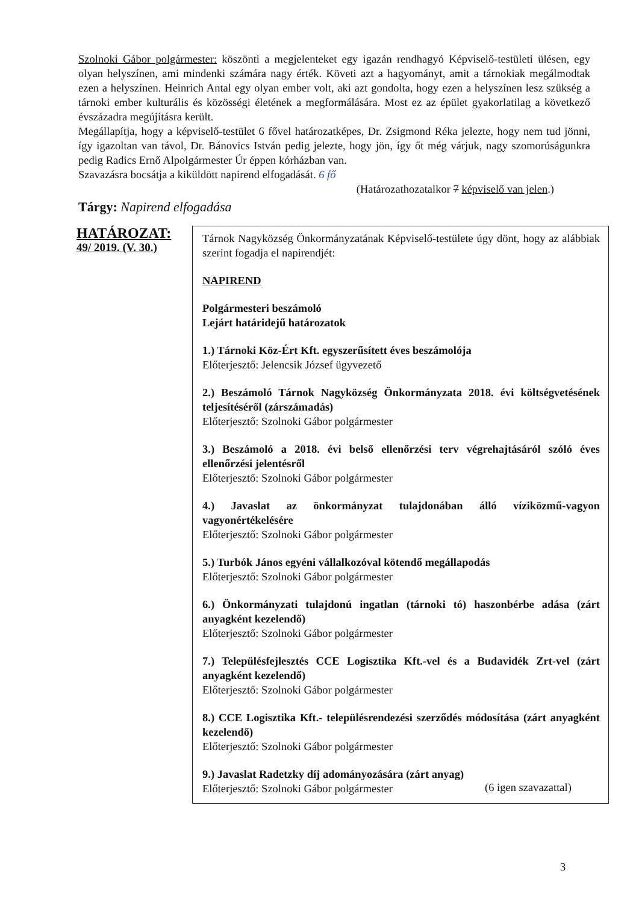Szolnoki Gábor polgármester: köszönti a megjelenteket egy igazán rendhagyó Képviselő-testületi ülésen, egy olyan helyszínen, ami mindenki számára nagy érték. Követi azt a hagyományt, amit a tárnokiak megálmodtak ezen a helyszínen. Heinrich Antal egy olyan ember volt, aki azt gondolta, hogy ezen a helyszínen lesz szükség a tárnoki ember kulturális és közösségi életének a megformálására. Most ez az épület gyakorlatilag a következő évszázadra megújításra került.
Megállapítja, hogy a képviselő-testület 6 fővel határozatképes, Dr. Zsigmond Réka jelezte, hogy nem tud jönni, így igazoltan van távol, Dr. Bánovics István pedig jelezte, hogy jön, így őt még várjuk, nagy szomorúságunkra pedig Radics Ernő Alpolgármester Úr éppen kórházban van.
Szavazásra bocsátja a kiküldött napirend elfogadását. 6 fő
(Határozathozatalkor 7 képviselő van jelen.)
Tárgy: Napirend elfogadása
HATÁROZAT:
49/ 2019. (V. 30.)
Tárnok Nagyközség Önkormányzatának Képviselő-testülete úgy dönt, hogy az alábbiak szerint fogadja el napirendjét:
NAPIREND
Polgármesteri beszámoló
Lejárt határidejű határozatok
1.) Tárnoki Köz-Ért Kft. egyszerűsített éves beszámolója
Előterjesztő: Jelencsik József ügyvezető
2.) Beszámoló Tárnok Nagyközség Önkormányzata 2018. évi költségvetésének teljesítéséről (zárszámadás)
Előterjesztő: Szolnoki Gábor polgármester
3.) Beszámoló a 2018. évi belső ellenőrzési terv végrehajtásáról szóló éves ellenőrzési jelentésről
Előterjesztő: Szolnoki Gábor polgármester
4.) Javaslat az önkormányzat tulajdonában álló víziközmű-vagyon vagyonértékelésére
Előterjesztő: Szolnoki Gábor polgármester
5.) Turbók János egyéni vállalkozóval kötendő megállapodás
Előterjesztő: Szolnoki Gábor polgármester
6.) Önkormányzati tulajdonú ingatlan (tárnoki tó) haszonbérbe adása (zárt anyagként kezelendő)
Előterjesztő: Szolnoki Gábor polgármester
7.) Településfejlesztés CCE Logisztika Kft.-vel és a Budavidék Zrt-vel (zárt anyagként kezelendő)
Előterjesztő: Szolnoki Gábor polgármester
8.) CCE Logisztika Kft.- településrendezési szerződés módosítása (zárt anyagként kezelendő)
Előterjesztő: Szolnoki Gábor polgármester
9.) Javaslat Radetzky díj adományozására (zárt anyag)
Előterjesztő: Szolnoki Gábor polgármester
(6 igen szavazattal)
3